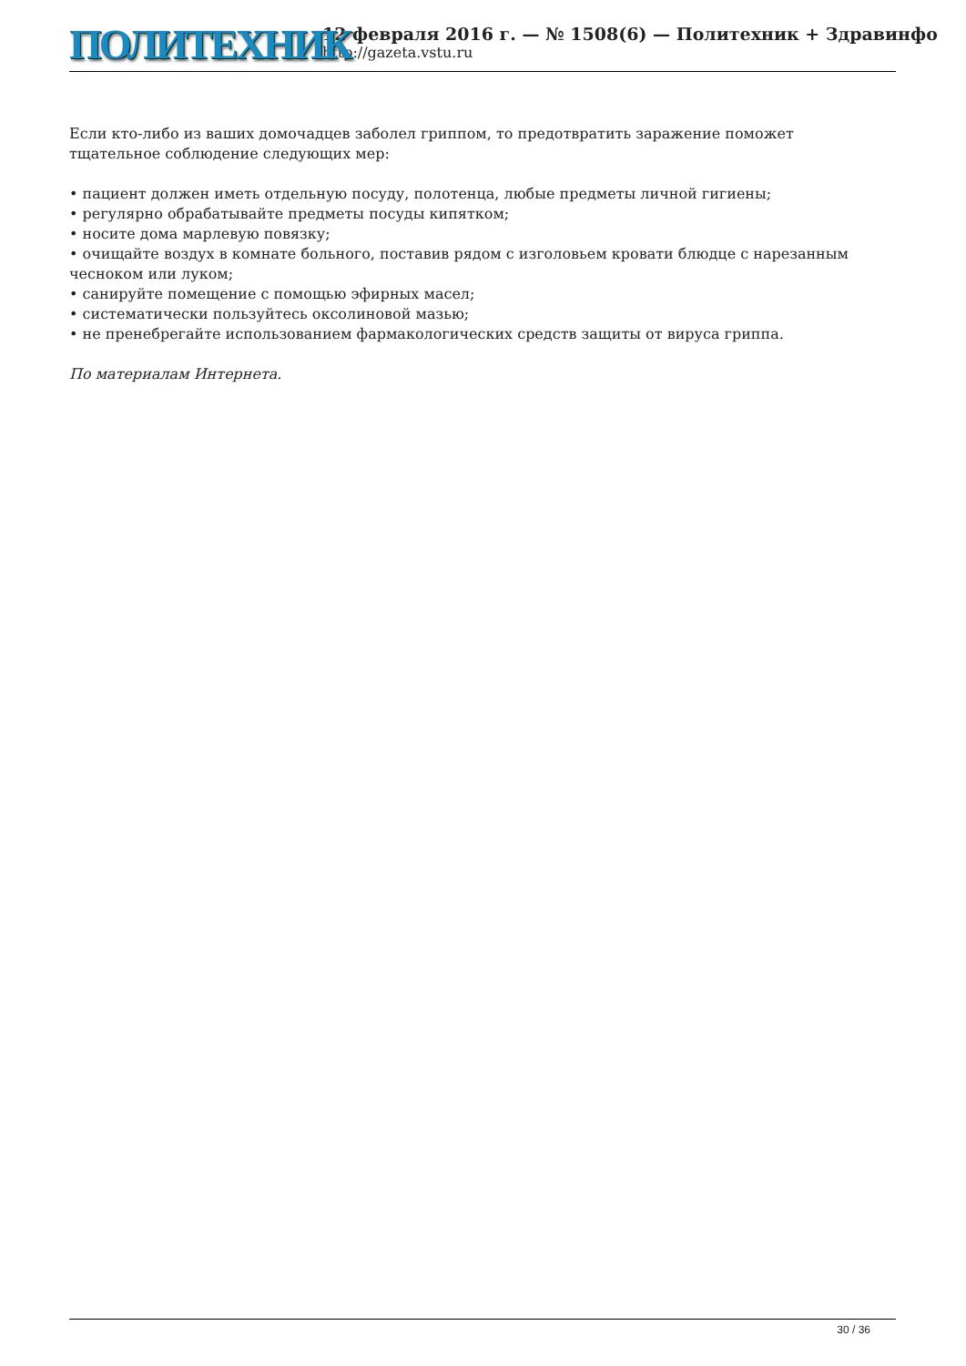ПОЛИТЕХНИК
12 февраля 2016 г. — № 1508(6) — Политехник + Здравинфо
http://gazeta.vstu.ru
Если кто-либо из ваших домочадцев заболел гриппом, то предотвратить заражение поможет тщательное соблюдение следующих мер:
• пациент должен иметь отдельную посуду, полотенца, любые предметы личной гигиены;
• регулярно обрабатывайте предметы посуды кипятком;
• носите дома марлевую повязку;
• очищайте воздух в комнате больного, поставив рядом с изголовьем кровати блюдце с нарезанным чесноком или луком;
• санируйте помещение с помощью эфирных масел;
• систематически пользуйтесь оксолиновой мазью;
• не пренебрегайте использованием фармакологических средств защиты от вируса гриппа.
По материалам Интернета.
30 / 36